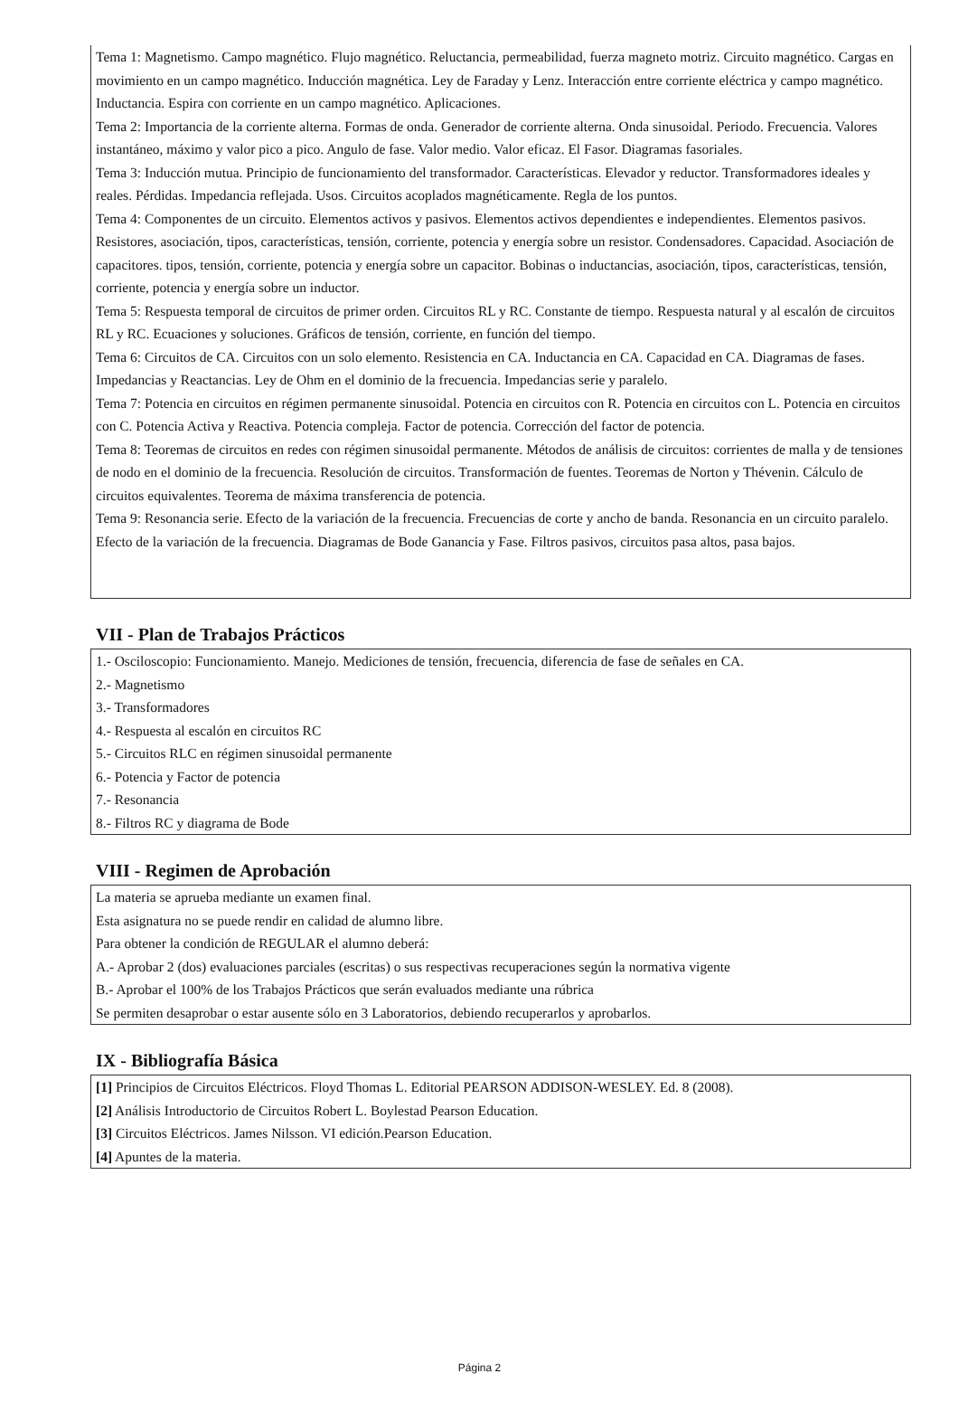Tema 1: Magnetismo. Campo magnético. Flujo magnético. Reluctancia, permeabilidad, fuerza magneto motriz. Circuito magnético. Cargas en movimiento en un campo magnético. Inducción magnética. Ley de Faraday y Lenz. Interacción entre corriente eléctrica y campo magnético. Inductancia. Espira con corriente en un campo magnético. Aplicaciones.
Tema 2: Importancia de la corriente alterna. Formas de onda. Generador de corriente alterna. Onda sinusoidal. Periodo. Frecuencia. Valores instantáneo, máximo y valor pico a pico. Angulo de fase. Valor medio. Valor eficaz. El Fasor. Diagramas fasoriales.
Tema 3: Inducción mutua. Principio de funcionamiento del transformador. Características. Elevador y reductor. Transformadores ideales y reales. Pérdidas. Impedancia reflejada. Usos. Circuitos acoplados magnéticamente. Regla de los puntos.
Tema 4: Componentes de un circuito. Elementos activos y pasivos. Elementos activos dependientes e independientes. Elementos pasivos. Resistores, asociación, tipos, características, tensión, corriente, potencia y energía sobre un resistor. Condensadores. Capacidad. Asociación de capacitores. tipos, tensión, corriente, potencia y energía sobre un capacitor. Bobinas o inductancias, asociación, tipos, características, tensión, corriente, potencia y energía sobre un inductor.
Tema 5: Respuesta temporal de circuitos de primer orden. Circuitos RL y RC. Constante de tiempo. Respuesta natural y al escalón de circuitos RL y RC. Ecuaciones y soluciones. Gráficos de tensión, corriente, en función del tiempo.
Tema 6: Circuitos de CA. Circuitos con un solo elemento. Resistencia en CA. Inductancia en CA. Capacidad en CA. Diagramas de fases. Impedancias y Reactancias. Ley de Ohm en el dominio de la frecuencia. Impedancias serie y paralelo.
Tema 7: Potencia en circuitos en régimen permanente sinusoidal. Potencia en circuitos con R. Potencia en circuitos con L. Potencia en circuitos con C. Potencia Activa y Reactiva. Potencia compleja. Factor de potencia. Corrección del factor de potencia.
Tema 8: Teoremas de circuitos en redes con régimen sinusoidal permanente. Métodos de análisis de circuitos: corrientes de malla y de tensiones de nodo en el dominio de la frecuencia. Resolución de circuitos. Transformación de fuentes. Teoremas de Norton y Thévenin. Cálculo de circuitos equivalentes. Teorema de máxima transferencia de potencia.
Tema 9: Resonancia serie. Efecto de la variación de la frecuencia. Frecuencias de corte y ancho de banda. Resonancia en un circuito paralelo. Efecto de la variación de la frecuencia. Diagramas de Bode Ganancia y Fase. Filtros pasivos, circuitos pasa altos, pasa bajos.
VII - Plan de Trabajos Prácticos
1.- Osciloscopio: Funcionamiento. Manejo. Mediciones de tensión, frecuencia, diferencia de fase de señales en CA.
2.- Magnetismo
3.- Transformadores
4.- Respuesta al escalón en circuitos RC
5.- Circuitos RLC en régimen sinusoidal permanente
6.- Potencia y Factor de potencia
7.- Resonancia
8.- Filtros RC y diagrama de Bode
VIII - Regimen de Aprobación
La materia se aprueba mediante un examen final.
Esta asignatura no se puede rendir en calidad de alumno libre.
Para obtener la condición de REGULAR el alumno deberá:
A.- Aprobar 2 (dos) evaluaciones parciales (escritas) o sus respectivas recuperaciones según la normativa vigente
B.- Aprobar el 100% de los Trabajos Prácticos que serán evaluados mediante una rúbrica
Se permiten desaprobar o estar ausente sólo en 3 Laboratorios, debiendo recuperarlos y aprobarlos.
IX - Bibliografía Básica
[1] Principios de Circuitos Eléctricos. Floyd Thomas L. Editorial PEARSON ADDISON-WESLEY. Ed. 8 (2008).
[2] Análisis Introductorio de Circuitos Robert L. Boylestad Pearson Education.
[3] Circuitos Eléctricos. James Nilsson. VI edición.Pearson Education.
[4] Apuntes de la materia.
Página 2